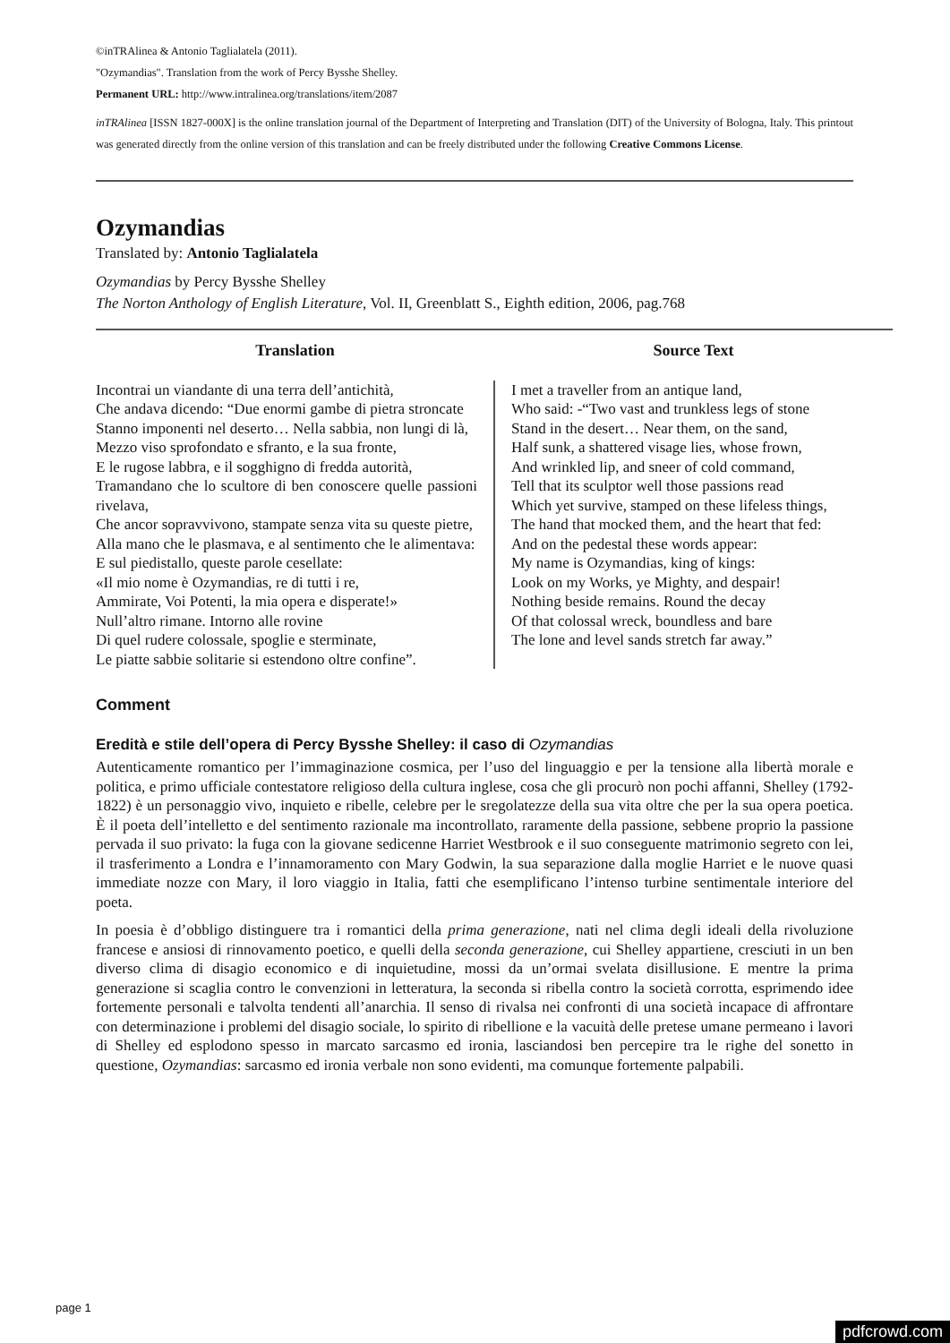©inTRAlinea & Antonio Taglialatela (2011).
"Ozymandias". Translation from the work of Percy Bysshe Shelley.
Permanent URL: http://www.intralinea.org/translations/item/2087
inTRAlinea [ISSN 1827-000X] is the online translation journal of the Department of Interpreting and Translation (DIT) of the University of Bologna, Italy. This printout was generated directly from the online version of this translation and can be freely distributed under the following Creative Commons License.
Ozymandias
Translated by: Antonio Taglialatela
Ozymandias by Percy Bysshe Shelley
The Norton Anthology of English Literature, Vol. II, Greenblatt S., Eighth edition, 2006, pag.768
| Translation | Source Text |
| --- | --- |
| Incontrai un viandante di una terra dell’antichità, Che andava dicendo: “Due enormi gambe di pietra stroncate Stanno imponenti nel deserto… Nella sabbia, non lungi di là, Mezzo viso sprofondato e sfranto, e la sua fronte, E le rugose labbra, e il sogghigno di fredda autorità, Tramandano che lo scultore di ben conoscere quelle passioni rivelava, Che ancor sopravvivono, stampate senza vita su queste pietre, Alla mano che le plasmava, e al sentimento che le alimentava: E sul piedistallo, queste parole cesellate: «Il mio nome è Ozymandias, re di tutti i re, Ammirate, Voi Potenti, la mia opera e disperate!» Null’altro rimane. Intorno alle rovine Di quel rudere colossale, spoglie e sterminate, Le piatte sabbie solitarie si estendono oltre confine”. | I met a traveller from an antique land, Who said: -“Two vast and trunkless legs of stone Stand in the desert… Near them, on the sand, Half sunk, a shattered visage lies, whose frown, And wrinkled lip, and sneer of cold command, Tell that its sculptor well those passions read Which yet survive, stamped on these lifeless things, The hand that mocked them, and the heart that fed: And on the pedestal these words appear: My name is Ozymandias, king of kings: Look on my Works, ye Mighty, and despair! Nothing beside remains. Round the decay Of that colossal wreck, boundless and bare The lone and level sands stretch far away.” |
Comment
Eredità e stile dell’opera di Percy Bysshe Shelley: il caso di Ozymandias
Autenticamente romantico per l’immaginazione cosmica, per l’uso del linguaggio e per la tensione alla libertà morale e politica, e primo ufficiale contestatore religioso della cultura inglese, cosa che gli procurò non pochi affanni, Shelley (1792-1822) è un personaggio vivo, inquieto e ribelle, celebre per le sregolatezze della sua vita oltre che per la sua opera poetica. È il poeta dell’intelletto e del sentimento razionale ma incontrollato, raramente della passione, sebbene proprio la passione pervada il suo privato: la fuga con la giovane sedicenne Harriet Westbrook e il suo conseguente matrimonio segreto con lei, il trasferimento a Londra e l’innamoramento con Mary Godwin, la sua separazione dalla moglie Harriet e le nuove quasi immediate nozze con Mary, il loro viaggio in Italia, fatti che esemplificano l’intenso turbine sentimentale interiore del poeta.
In poesia è d’obbligo distinguere tra i romantici della prima generazione, nati nel clima degli ideali della rivoluzione francese e ansiosi di rinnovamento poetico, e quelli della seconda generazione, cui Shelley appartiene, cresciuti in un ben diverso clima di disagio economico e di inquietudine, mossi da un’ormai svelata disillusione. E mentre la prima generazione si scaglia contro le convenzioni in letteratura, la seconda si ribella contro la società corrotta, esprimendo idee fortemente personali e talvolta tendenti all’anarchia. Il senso di rivalsa nei confronti di una società incapace di affrontare con determinazione i problemi del disagio sociale, lo spirito di ribellione e la vacuità delle pretese umane permeano i lavori di Shelley ed esplodono spesso in marcato sarcasmo ed ironia, lasciandosi ben percepire tra le righe del sonetto in questione, Ozymandias: sarcasmo ed ironia verbale non sono evidenti, ma comunque fortemente palpabili.
page 1
pdfcrowd.com